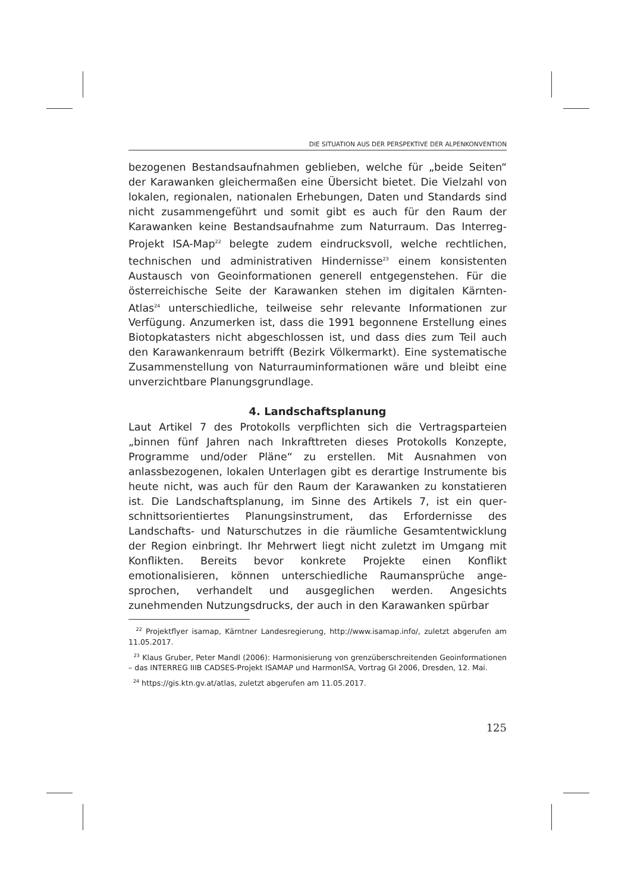DIE SITUATION AUS DER PERSPEKTIVE DER ALPENKONVENTION
bezogenen Bestandsaufnahmen geblieben, welche für „beide Seiten“ der Karawanken gleichermaßen eine Übersicht bietet. Die Vielzahl von lokalen, regionalen, nationalen Erhebungen, Daten und Standards sind nicht zusammengeführt und somit gibt es auch für den Raum der Karawanken keine Bestandsaufnahme zum Naturraum. Das Interreg-Projekt ISA-Map<sup>22</sup> belegte zudem eindrucksvoll, welche rechtlichen, technischen und administrativen Hindernisse<sup>23</sup> einem konsistenten Austausch von Geoinformationen generell entgegen­stehen. Für die österreichische Seite der Karawanken stehen im digitalen Kärnten-Atlas<sup>24</sup> unterschiedliche, teilweise sehr relevante Informationen zur Verfügung. Anzumerken ist, dass die 1991 begonnene Erstellung eines Biotopkatasters nicht abgeschlossen ist, und dass dies zum Teil auch den Karawankenraum betrifft (Bezirk Völkermarkt). Eine systematische Zusammenstellung von Naturraum­informationen wäre und bleibt eine unverzichtbare Planungs­grundlage.
4. Landschaftsplanung
Laut Artikel 7 des Protokolls verpflichten sich die Vertragsparteien „binnen fünf Jahren nach Inkrafttreten dieses Protokolls Konzepte, Programme und/oder Pläne“ zu erstellen. Mit Ausnahmen von anlassbezogenen, lokalen Unterlagen gibt es derartige Instrumente bis heute nicht, was auch für den Raum der Karawanken zu konstatieren ist. Die Landschaftsplanung, im Sinne des Artikels 7, ist ein quer­schnittsorientiertes Planungsinstrument, das Erfordernisse des Landschafts- und Naturschutzes in die räumliche Gesamtentwicklung der Region einbringt. Ihr Mehrwert liegt nicht zuletzt im Umgang mit Konflikten. Bereits bevor konkrete Projekte einen Konflikt emotionalisieren, können unterschiedliche Raumansprüche ange­sprochen, verhandelt und ausgeglichen werden. Angesichts zunehmenden Nutzungsdrucks, der auch in den Karawanken spürbar
<sup>22</sup> Projektflyer isamap, Kärntner Landesregierung, http://www.isamap.info/, zuletzt abgerufen am 11.05.2017.
<sup>23</sup> Klaus Gruber, Peter Mandl (2006): Harmonisierung von grenzüberschreitenden Geoinformationen – das INTERREG IIIB CADSES-Projekt ISAMAP und HarmonISA, Vortrag GI 2006, Dresden, 12. Mai.
<sup>24</sup> https://gis.ktn.gv.at/atlas, zuletzt abgerufen am 11.05.2017.
125